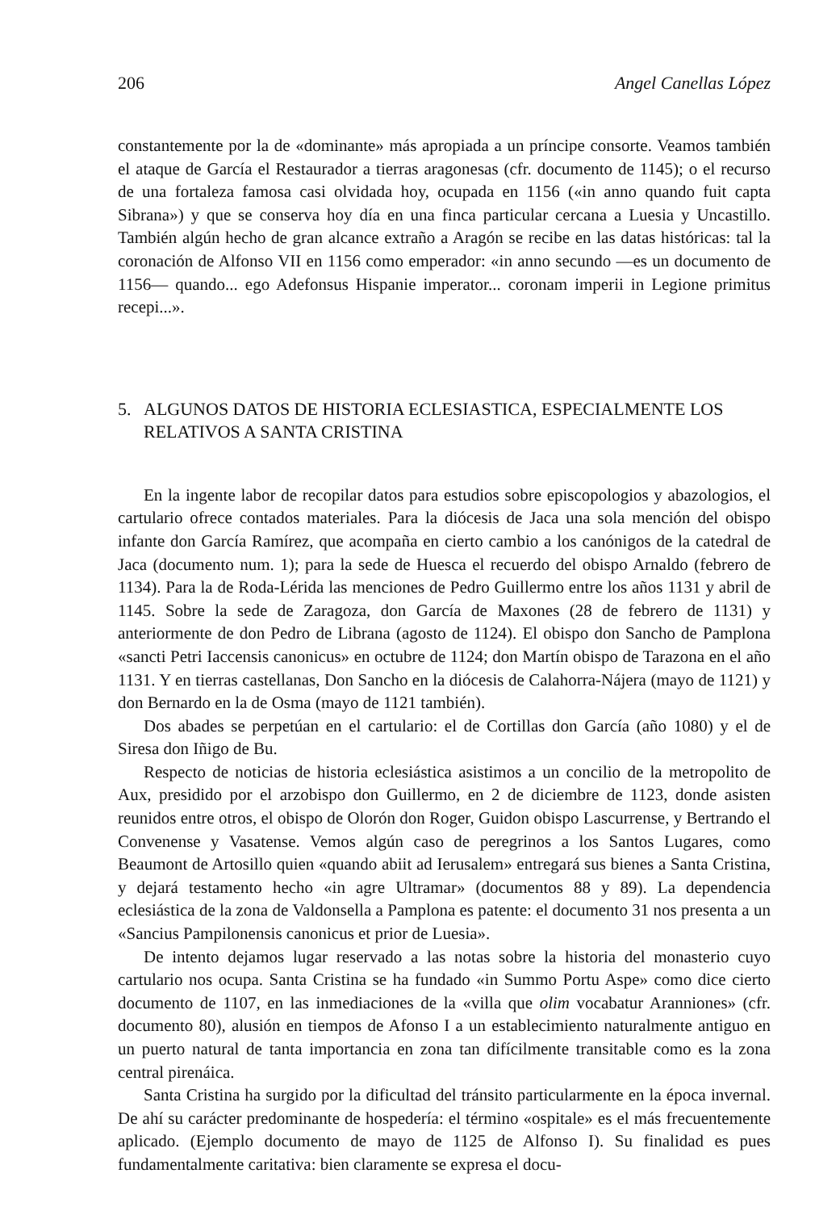206 Angel Canellas López
constantemente por la de «dominante» más apropiada a un príncipe consorte. Veamos también el ataque de García el Restaurador a tierras aragonesas (cfr. documento de 1145); o el recurso de una fortaleza famosa casi olvidada hoy, ocupada en 1156 («in anno quando fuit capta Sibrana») y que se conserva hoy día en una finca particular cercana a Luesia y Uncastillo. También algún hecho de gran alcance extraño a Aragón se recibe en las datas históricas: tal la coronación de Alfonso VII en 1156 como emperador: «in anno secundo —es un documento de 1156— quando... ego Adefonsus Hispanie imperator... coronam imperii in Legione primitus recepi...».
5. ALGUNOS DATOS DE HISTORIA ECLESIASTICA, ESPECIALMENTE LOS RELATIVOS A SANTA CRISTINA
En la ingente labor de recopilar datos para estudios sobre episcopologios y abazologios, el cartulario ofrece contados materiales. Para la diócesis de Jaca una sola mención del obispo infante don García Ramírez, que acompaña en cierto cambio a los canónigos de la catedral de Jaca (documento num. 1); para la sede de Huesca el recuerdo del obispo Arnaldo (febrero de 1134). Para la de Roda-Lérida las menciones de Pedro Guillermo entre los años 1131 y abril de 1145. Sobre la sede de Zaragoza, don García de Maxones (28 de febrero de 1131) y anteriormente de don Pedro de Librana (agosto de 1124). El obispo don Sancho de Pamplona «sancti Petri Iaccensis canonicus» en octubre de 1124; don Martín obispo de Tarazona en el año 1131. Y en tierras castellanas, Don Sancho en la diócesis de Calahorra-Nájera (mayo de 1121) y don Bernardo en la de Osma (mayo de 1121 también).
Dos abades se perpetúan en el cartulario: el de Cortillas don García (año 1080) y el de Siresa don Iñigo de Bu.
Respecto de noticias de historia eclesiástica asistimos a un concilio de la metropolito de Aux, presidido por el arzobispo don Guillermo, en 2 de diciembre de 1123, donde asisten reunidos entre otros, el obispo de Olorón don Roger, Guidon obispo Lascurrense, y Bertrando el Convenense y Vasatense. Vemos algún caso de peregrinos a los Santos Lugares, como Beaumont de Artosillo quien «quando abiit ad Ierusalem» entregará sus bienes a Santa Cristina, y dejará testamento hecho «in agre Ultramar» (documentos 88 y 89). La dependencia eclesiástica de la zona de Valdonsella a Pamplona es patente: el documento 31 nos presenta a un «Sancius Pampilonensis canonicus et prior de Luesia».
De intento dejamos lugar reservado a las notas sobre la historia del monasterio cuyo cartulario nos ocupa. Santa Cristina se ha fundado «in Summo Portu Aspe» como dice cierto documento de 1107, en las inmediaciones de la «villa que olim vocabatur Aranniones» (cfr. documento 80), alusión en tiempos de Afonso I a un establecimiento naturalmente antiguo en un puerto natural de tanta importancia en zona tan difícilmente transitable como es la zona central pirenáica.
Santa Cristina ha surgido por la dificultad del tránsito particularmente en la época invernal. De ahí su carácter predominante de hospedería: el término «ospitale» es el más frecuentemente aplicado. (Ejemplo documento de mayo de 1125 de Alfonso I). Su finalidad es pues fundamentalmente caritativa: bien claramente se expresa el docu-